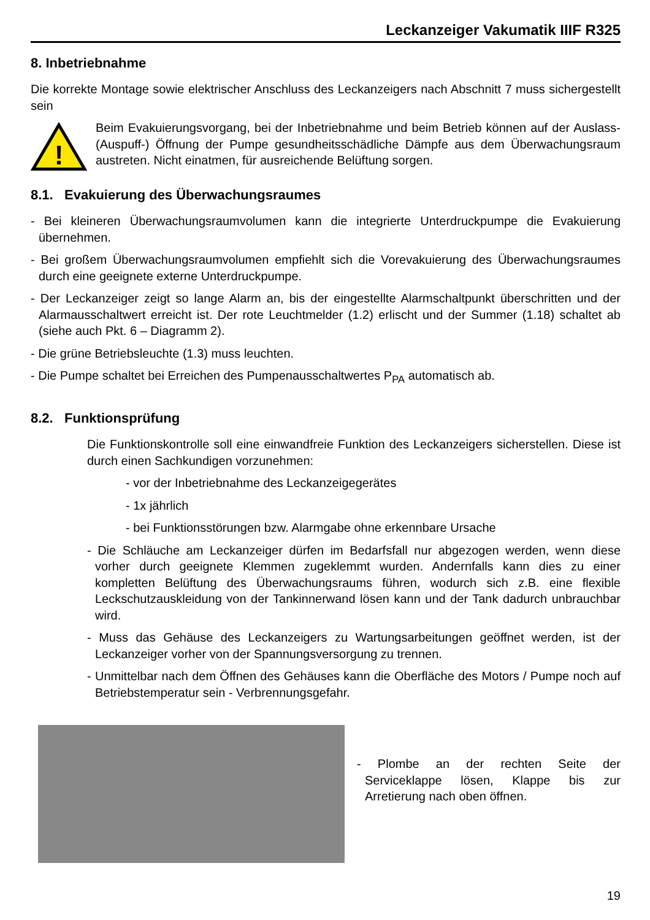Leckanzeiger Vakumatik IIIF R325
8. Inbetriebnahme
Die korrekte Montage sowie elektrischer Anschluss des Leckanzeigers nach Abschnitt 7 muss sichergestellt sein
!
Beim Evakuierungsvorgang, bei der Inbetriebnahme und beim Betrieb können auf der Auslass- (Auspuff-) Öffnung der Pumpe gesundheitsschädliche Dämpfe aus dem Überwachungsraum austreten. Nicht einatmen, für ausreichende Belüftung sorgen.
8.1. Evakuierung des Überwachungsraumes
- Bei kleineren Überwachungsraumvolumen kann die integrierte Unterdruckpumpe die Evakuierung übernehmen.
- Bei großem Überwachungsraumvolumen empfiehlt sich die Vorevakuierung des Überwachungsraumes durch eine geeignete externe Unterdruckpumpe.
- Der Leckanzeiger zeigt so lange Alarm an, bis der eingestellte Alarmschaltpunkt überschritten und der Alarmausschaltwert erreicht ist. Der rote Leuchtmelder (1.2) erlischt und der Summer (1.18) schaltet ab (siehe auch Pkt. 6 – Diagramm 2).
- Die grüne Betriebsleuchte (1.3) muss leuchten.
- Die Pumpe schaltet bei Erreichen des Pumpenausschaltwertes P<sub>PA</sub> automatisch ab.
8.2. Funktionsprüfung
Die Funktionskontrolle soll eine einwandfreie Funktion des Leckanzeigers sicherstellen. Diese ist durch einen Sachkundigen vorzunehmen:
- vor der Inbetriebnahme des Leckanzeigegerätes
- 1x jährlich
- bei Funktionsstörungen bzw. Alarmgabe ohne erkennbare Ursache
- Die Schläuche am Leckanzeiger dürfen im Bedarfsfall nur abgezogen werden, wenn diese vorher durch geeignete Klemmen zugeklemmt wurden. Andernfalls kann dies zu einer kompletten Belüftung des Überwachungsraums führen, wodurch sich z.B. eine flexible Leckschutzauskleidung von der Tankinnerwand lösen kann und der Tank dadurch unbrauchbar wird.
- Muss das Gehäuse des Leckanzeigers zu Wartungsarbeitungen geöffnet werden, ist der Leckanzeiger vorher von der Spannungsversorgung zu trennen.
- Unmittelbar nach dem Öffnen des Gehäuses kann die Oberfläche des Motors / Pumpe noch auf Betriebstemperatur sein - Verbrennungsgefahr.
- Plombe an der rechten Seite der Serviceklappe lösen, Klappe bis zur Arretierung nach oben öffnen.
19